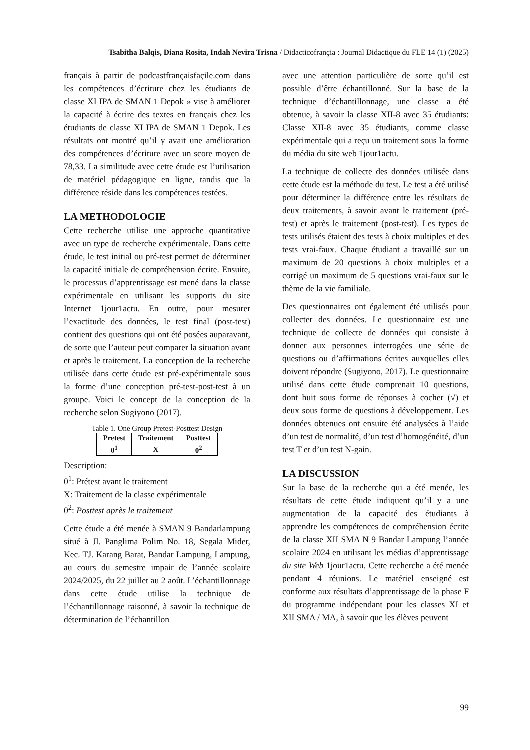Tsabitha Balqis, Diana Rosita, Indah Nevira Trisna / Didacticofrançia : Journal Didactique du FLE 14 (1) (2025)
français à partir de podcastfrançaisfaçile.com dans les compétences d’écriture chez les étudiants de classe XI IPA de SMAN 1 Depok » vise à améliorer la capacité à écrire des textes en français chez les étudiants de classe XI IPA de SMAN 1 Depok. Les résultats ont montré qu’il y avait une amélioration des compétences d’écriture avec un score moyen de 78,33. La similitude avec cette étude est l’utilisation de matériel pédagogique en ligne, tandis que la différence réside dans les compétences testées.
LA METHODOLOGIE
Cette recherche utilise une approche quantitative avec un type de recherche expérimentale. Dans cette étude, le test initial ou pré-test permet de déterminer la capacité initiale de compréhension écrite. Ensuite, le processus d’apprentissage est mené dans la classe expérimentale en utilisant les supports du site Internet 1jour1actu. En outre, pour mesurer l’exactitude des données, le test final (post-test) contient des questions qui ont été posées auparavant, de sorte que l’auteur peut comparer la situation avant et après le traitement. La conception de la recherche utilisée dans cette étude est pré-expérimentale sous la forme d’une conception pré-test-post-test à un groupe. Voici le concept de la conception de la recherche selon Sugiyono (2017).
Table 1. One Group Pretest-Posttest Design
| Pretest | Traitement | Posttest |
| --- | --- | --- |
| 0<sup>1</sup> | X | 0<sup>2</sup> |
Description:
0<sup>1</sup>: Prétest avant le traitement
X: Traitement de la classe expérimentale
0<sup>2</sup>: Posttest après le traitement
Cette étude a été menée à SMAN 9 Bandarlampung situé à Jl. Panglima Polim No. 18, Segala Mider, Kec. TJ. Karang Barat, Bandar Lampung, Lampung, au cours du semestre impair de l’année scolaire 2024/2025, du 22 juillet au 2 août. L’échantillonnage dans cette étude utilise la technique de l’échantillonnage raisonné, à savoir la technique de détermination de l’échantillon
avec une attention particulière de sorte qu’il est possible d’être échantillonné. Sur la base de la technique d’échantillonnage, une classe a été obtenue, à savoir la classe XII-8 avec 35 étudiants: Classe XII-8 avec 35 étudiants, comme classe expérimentale qui a reçu un traitement sous la forme du média du site web 1jour1actu.
La technique de collecte des données utilisée dans cette étude est la méthode du test. Le test a été utilisé pour déterminer la différence entre les résultats de deux traitements, à savoir avant le traitement (pré-test) et après le traitement (post-test). Les types de tests utilisés étaient des tests à choix multiples et des tests vrai-faux. Chaque étudiant a travaillé sur un maximum de 20 questions à choix multiples et a corrigé un maximum de 5 questions vrai-faux sur le thème de la vie familiale.
Des questionnaires ont également été utilisés pour collecter des données. Le questionnaire est une technique de collecte de données qui consiste à donner aux personnes interrogées une série de questions ou d’affirmations écrites auxquelles elles doivent répondre (Sugiyono, 2017). Le questionnaire utilisé dans cette étude comprenait 10 questions, dont huit sous forme de réponses à cocher (√) et deux sous forme de questions à développement. Les données obtenues ont ensuite été analysées à l’aide d’un test de normalité, d’un test d’homogénéité, d’un test T et d’un test N-gain.
LA DISCUSSION
Sur la base de la recherche qui a été menée, les résultats de cette étude indiquent qu’il y a une augmentation de la capacité des étudiants à apprendre les compétences de compréhension écrite de la classe XII SMA N 9 Bandar Lampung l’année scolaire 2024 en utilisant les médias d’apprentissage du site Web 1jour1actu. Cette recherche a été menée pendant 4 réunions. Le matériel enseigné est conforme aux résultats d’apprentissage de la phase F du programme indépendant pour les classes XI et XII SMA / MA, à savoir que les élèves peuvent
99